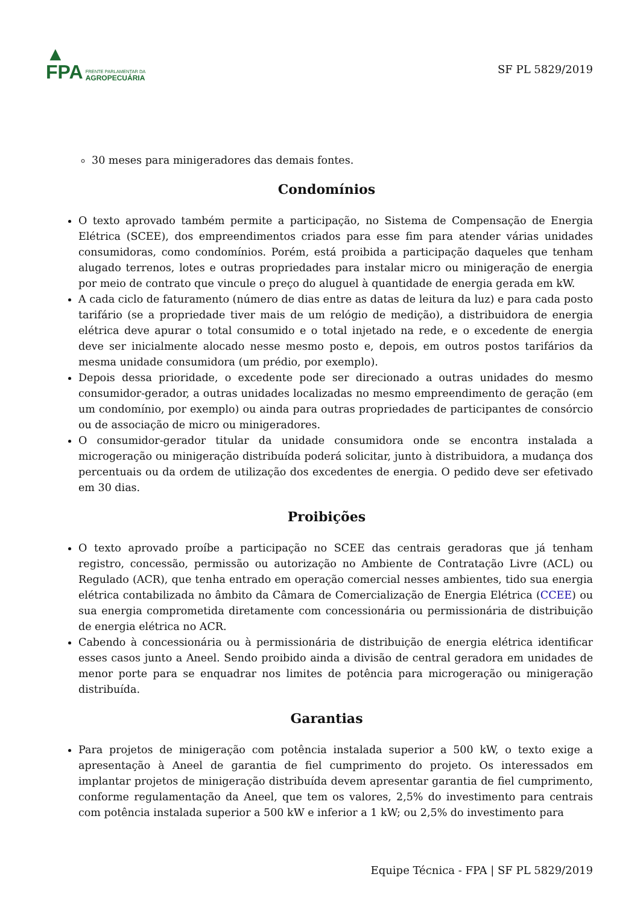▲
FPA
FRENTE PARLAMENTAR DA
AGROPECUÁRIA
SF PL 5829/2019
30 meses para minigeradores das demais fontes.
Condomínios
O texto aprovado também permite a participação, no Sistema de Compensação de Energia Elétrica (SCEE), dos empreendimentos criados para esse fim para atender várias unidades consumidoras, como condomínios. Porém, está proibida a participação daqueles que tenham alugado terrenos, lotes e outras propriedades para instalar micro ou minigeração de energia por meio de contrato que vincule o preço do aluguel à quantidade de energia gerada em kW.
A cada ciclo de faturamento (número de dias entre as datas de leitura da luz) e para cada posto tarifário (se a propriedade tiver mais de um relógio de medição), a distribuidora de energia elétrica deve apurar o total consumido e o total injetado na rede, e o excedente de energia deve ser inicialmente alocado nesse mesmo posto e, depois, em outros postos tarifários da mesma unidade consumidora (um prédio, por exemplo).
Depois dessa prioridade, o excedente pode ser direcionado a outras unidades do mesmo consumidor-gerador, a outras unidades localizadas no mesmo empreendimento de geração (em um condomínio, por exemplo) ou ainda para outras propriedades de participantes de consórcio ou de associação de micro ou minigeradores.
O consumidor-gerador titular da unidade consumidora onde se encontra instalada a microgeração ou minigeração distribuída poderá solicitar, junto à distribuidora, a mudança dos percentuais ou da ordem de utilização dos excedentes de energia. O pedido deve ser efetivado em 30 dias.
Proibições
O texto aprovado proíbe a participação no SCEE das centrais geradoras que já tenham registro, concessão, permissão ou autorização no Ambiente de Contratação Livre (ACL) ou Regulado (ACR), que tenha entrado em operação comercial nesses ambientes, tido sua energia elétrica contabilizada no âmbito da Câmara de Comercialização de Energia Elétrica (CCEE) ou sua energia comprometida diretamente com concessionária ou permissionária de distribuição de energia elétrica no ACR.
Cabendo à concessionária ou à permissionária de distribuição de energia elétrica identificar esses casos junto a Aneel. Sendo proibido ainda a divisão de central geradora em unidades de menor porte para se enquadrar nos limites de potência para microgeração ou minigeração distribuída.
Garantias
Para projetos de minigeração com potência instalada superior a 500 kW, o texto exige a apresentação à Aneel de garantia de fiel cumprimento do projeto. Os interessados em implantar projetos de minigeração distribuída devem apresentar garantia de fiel cumprimento, conforme regulamentação da Aneel, que tem os valores, 2,5% do investimento para centrais com potência instalada superior a 500 kW e inferior a 1 kW; ou 2,5% do investimento para
Equipe Técnica - FPA | SF PL 5829/2019